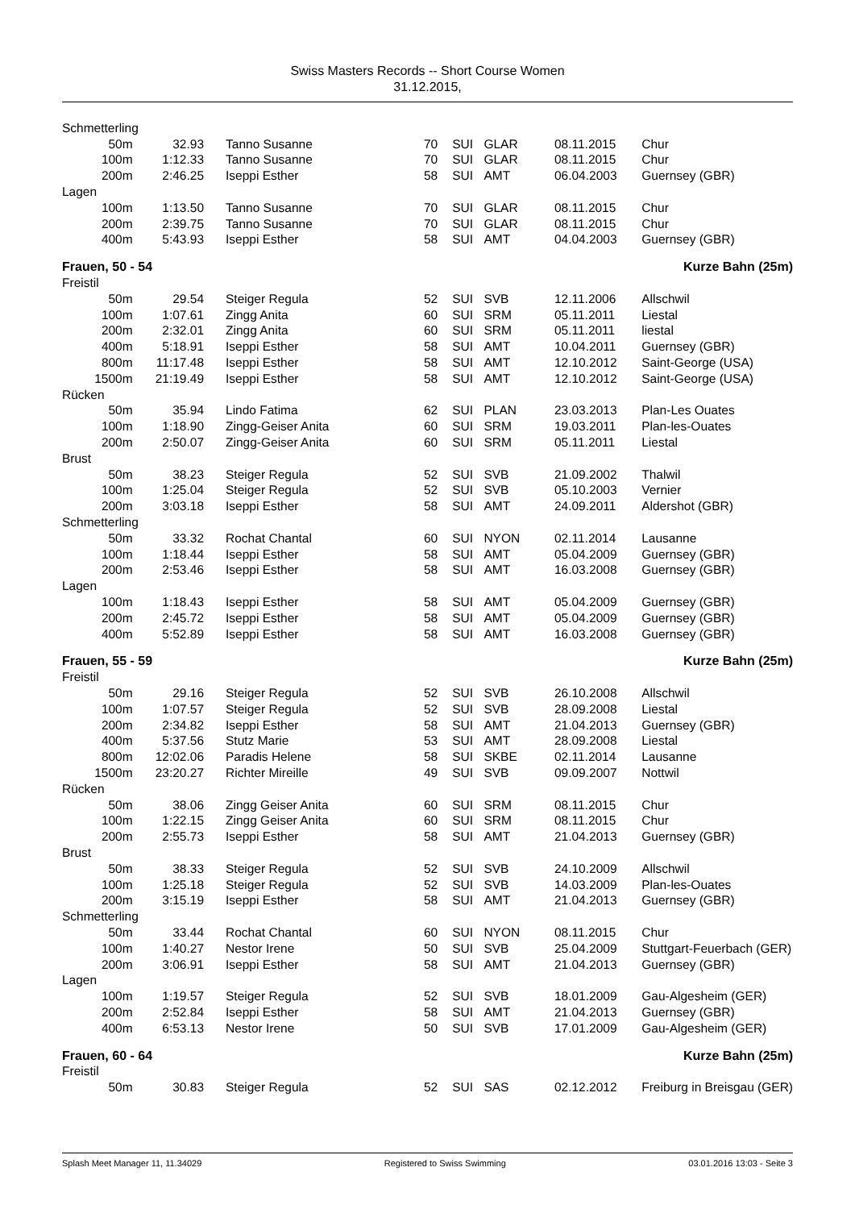Swiss Masters Records -- Short Course Women
31.12.2015,
| Schmetterling | | | | | | | |
| 50m | 32.93 | Tanno Susanne | 70 | SUI | GLAR | 08.11.2015 | Chur |
| 100m | 1:12.33 | Tanno Susanne | 70 | SUI | GLAR | 08.11.2015 | Chur |
| 200m | 2:46.25 | Iseppi Esther | 58 | SUI | AMT | 06.04.2003 | Guernsey (GBR) |
| Lagen | | | | | | | |
| 100m | 1:13.50 | Tanno Susanne | 70 | SUI | GLAR | 08.11.2015 | Chur |
| 200m | 2:39.75 | Tanno Susanne | 70 | SUI | GLAR | 08.11.2015 | Chur |
| 400m | 5:43.93 | Iseppi Esther | 58 | SUI | AMT | 04.04.2003 | Guernsey (GBR) |
| Frauen, 50 - 54 | | | | Kurze Bahn (25m) | | | |
| Freistil | | | | | | | |
| 50m | 29.54 | Steiger Regula | 52 | SUI | SVB | 12.11.2006 | Allschwil |
| 100m | 1:07.61 | Zingg Anita | 60 | SUI | SRM | 05.11.2011 | Liestal |
| 200m | 2:32.01 | Zingg Anita | 60 | SUI | SRM | 05.11.2011 | liestal |
| 400m | 5:18.91 | Iseppi Esther | 58 | SUI | AMT | 10.04.2011 | Guernsey (GBR) |
| 800m | 11:17.48 | Iseppi Esther | 58 | SUI | AMT | 12.10.2012 | Saint-George (USA) |
| 1500m | 21:19.49 | Iseppi Esther | 58 | SUI | AMT | 12.10.2012 | Saint-George (USA) |
| Rücken | | | | | | | |
| 50m | 35.94 | Lindo Fatima | 62 | SUI | PLAN | 23.03.2013 | Plan-Les Ouates |
| 100m | 1:18.90 | Zingg-Geiser Anita | 60 | SUI | SRM | 19.03.2011 | Plan-les-Ouates |
| 200m | 2:50.07 | Zingg-Geiser Anita | 60 | SUI | SRM | 05.11.2011 | Liestal |
| Brust | | | | | | | |
| 50m | 38.23 | Steiger Regula | 52 | SUI | SVB | 21.09.2002 | Thalwil |
| 100m | 1:25.04 | Steiger Regula | 52 | SUI | SVB | 05.10.2003 | Vernier |
| 200m | 3:03.18 | Iseppi Esther | 58 | SUI | AMT | 24.09.2011 | Aldershot (GBR) |
| Schmetterling | | | | | | | |
| 50m | 33.32 | Rochat Chantal | 60 | SUI | NYON | 02.11.2014 | Lausanne |
| 100m | 1:18.44 | Iseppi Esther | 58 | SUI | AMT | 05.04.2009 | Guernsey (GBR) |
| 200m | 2:53.46 | Iseppi Esther | 58 | SUI | AMT | 16.03.2008 | Guernsey (GBR) |
| Lagen | | | | | | | |
| 100m | 1:18.43 | Iseppi Esther | 58 | SUI | AMT | 05.04.2009 | Guernsey (GBR) |
| 200m | 2:45.72 | Iseppi Esther | 58 | SUI | AMT | 05.04.2009 | Guernsey (GBR) |
| 400m | 5:52.89 | Iseppi Esther | 58 | SUI | AMT | 16.03.2008 | Guernsey (GBR) |
| Frauen, 55 - 59 | | | | Kurze Bahn (25m) | | | |
| Freistil | | | | | | | |
| 50m | 29.16 | Steiger Regula | 52 | SUI | SVB | 26.10.2008 | Allschwil |
| 100m | 1:07.57 | Steiger Regula | 52 | SUI | SVB | 28.09.2008 | Liestal |
| 200m | 2:34.82 | Iseppi Esther | 58 | SUI | AMT | 21.04.2013 | Guernsey (GBR) |
| 400m | 5:37.56 | Stutz Marie | 53 | SUI | AMT | 28.09.2008 | Liestal |
| 800m | 12:02.06 | Paradis Helene | 58 | SUI | SKBE | 02.11.2014 | Lausanne |
| 1500m | 23:20.27 | Richter Mireille | 49 | SUI | SVB | 09.09.2007 | Nottwil |
| Rücken | | | | | | | |
| 50m | 38.06 | Zingg Geiser Anita | 60 | SUI | SRM | 08.11.2015 | Chur |
| 100m | 1:22.15 | Zingg Geiser Anita | 60 | SUI | SRM | 08.11.2015 | Chur |
| 200m | 2:55.73 | Iseppi Esther | 58 | SUI | AMT | 21.04.2013 | Guernsey (GBR) |
| Brust | | | | | | | |
| 50m | 38.33 | Steiger Regula | 52 | SUI | SVB | 24.10.2009 | Allschwil |
| 100m | 1:25.18 | Steiger Regula | 52 | SUI | SVB | 14.03.2009 | Plan-les-Ouates |
| 200m | 3:15.19 | Iseppi Esther | 58 | SUI | AMT | 21.04.2013 | Guernsey (GBR) |
| Schmetterling | | | | | | | |
| 50m | 33.44 | Rochat Chantal | 60 | SUI | NYON | 08.11.2015 | Chur |
| 100m | 1:40.27 | Nestor Irene | 50 | SUI | SVB | 25.04.2009 | Stuttgart-Feuerbach (GER) |
| 200m | 3:06.91 | Iseppi Esther | 58 | SUI | AMT | 21.04.2013 | Guernsey (GBR) |
| Lagen | | | | | | | |
| 100m | 1:19.57 | Steiger Regula | 52 | SUI | SVB | 18.01.2009 | Gau-Algesheim (GER) |
| 200m | 2:52.84 | Iseppi Esther | 58 | SUI | AMT | 21.04.2013 | Guernsey (GBR) |
| 400m | 6:53.13 | Nestor Irene | 50 | SUI | SVB | 17.01.2009 | Gau-Algesheim (GER) |
| Frauen, 60 - 64 | | | | Kurze Bahn (25m) | | | |
| Freistil | | | | | | | |
| 50m | 30.83 | Steiger Regula | 52 | SUI | SAS | 02.12.2012 | Freiburg in Breisgau (GER) |
Splash Meet Manager 11, 11.34029 Registered to Swiss Swimming 03.01.2016 13:03 - Seite 3